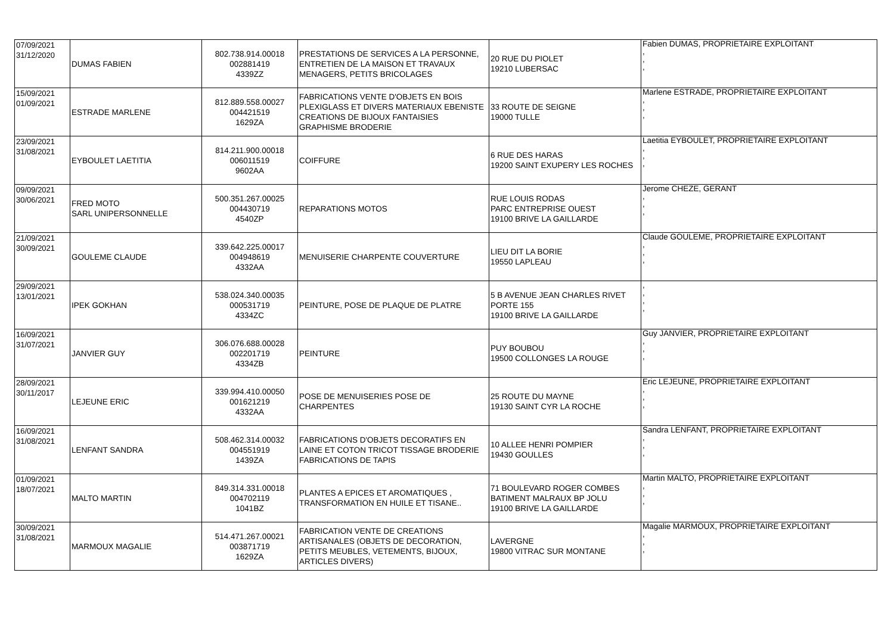| 07/09/2021 31/12/2020 | DUMAS FABIEN | 802.738.914.00018 002881419 4339ZZ | PRESTATIONS DE SERVICES A LA PERSONNE, ENTRETIEN DE LA MAISON ET TRAVAUX MENAGERS, PETITS BRICOLAGES | 20 RUE DU PIOLET 19210 LUBERSAC | Fabien DUMAS, PROPRIETAIRE EXPLOITANT , , , |
| 15/09/2021 01/09/2021 | ESTRADE MARLENE | 812.889.558.00027 004421519 1629ZA | FABRICATIONS VENTE D'OBJETS EN BOIS PLEXIGLASS ET DIVERS MATERIAUX EBENISTE CREATIONS DE BIJOUX FANTAISIES GRAPHISME BRODERIE | 33 ROUTE DE SEIGNE 19000 TULLE | Marlene ESTRADE, PROPRIETAIRE EXPLOITANT , , , |
| 23/09/2021 31/08/2021 | EYBOULET LAETITIA | 814.211.900.00018 006011519 9602AA | COIFFURE | 6 RUE DES HARAS 19200 SAINT EXUPERY LES ROCHES | Laetitia EYBOULET, PROPRIETAIRE EXPLOITANT , , , |
| 09/09/2021 30/06/2021 | FRED MOTO SARL UNIPERSONNELLE | 500.351.267.00025 004430719 4540ZP | REPARATIONS MOTOS | RUE LOUIS RODAS PARC ENTREPRISE OUEST 19100 BRIVE LA GAILLARDE | Jerome CHEZE, GERANT , , , |
| 21/09/2021 30/09/2021 | GOULEME CLAUDE | 339.642.225.00017 004948619 4332AA | MENUISERIE CHARPENTE COUVERTURE | LIEU DIT LA BORIE 19550 LAPLEAU | Claude GOULEME, PROPRIETAIRE EXPLOITANT , , , |
| 29/09/2021 13/01/2021 | IPEK GOKHAN | 538.024.340.00035 000531719 4334ZC | PEINTURE, POSE DE PLAQUE DE PLATRE | 5 B AVENUE JEAN CHARLES RIVET PORTE 155 19100 BRIVE LA GAILLARDE | , , , , |
| 16/09/2021 31/07/2021 | JANVIER GUY | 306.076.688.00028 002201719 4334ZB | PEINTURE | PUY BOUBOU 19500 COLLONGES LA ROUGE | Guy JANVIER, PROPRIETAIRE EXPLOITANT , , , |
| 28/09/2021 30/11/2017 | LEJEUNE ERIC | 339.994.410.00050 001621219 4332AA | POSE DE MENUISERIES POSE DE CHARPENTES | 25 ROUTE DU MAYNE 19130 SAINT CYR LA ROCHE | Eric LEJEUNE, PROPRIETAIRE EXPLOITANT , , , |
| 16/09/2021 31/08/2021 | LENFANT SANDRA | 508.462.314.00032 004551919 1439ZA | FABRICATIONS D'OBJETS DECORATIFS EN LAINE ET COTON TRICOT TISSAGE BRODERIE FABRICATIONS DE TAPIS | 10 ALLEE HENRI POMPIER 19430 GOULLES | Sandra LENFANT, PROPRIETAIRE EXPLOITANT , , , |
| 01/09/2021 18/07/2021 | MALTO MARTIN | 849.314.331.00018 004702119 1041BZ | PLANTES A EPICES ET AROMATIQUES , TRANSFORMATION EN HUILE ET TISANE.. | 71 BOULEVARD ROGER COMBES BATIMENT MALRAUX BP JOLU 19100 BRIVE LA GAILLARDE | Martin MALTO, PROPRIETAIRE EXPLOITANT , , , |
| 30/09/2021 31/08/2021 | MARMOUX MAGALIE | 514.471.267.00021 003871719 1629ZA | FABRICATION VENTE DE CREATIONS ARTISANALES (OBJETS DE DECORATION, PETITS MEUBLES, VETEMENTS, BIJOUX, ARTICLES DIVERS) | LAVERGNE 19800 VITRAC SUR MONTANE | Magalie MARMOUX, PROPRIETAIRE EXPLOITANT , , , |